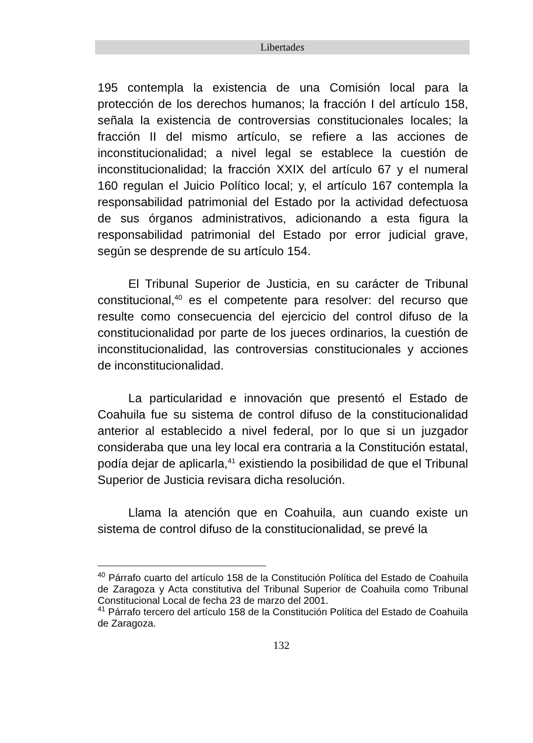Libertades
195 contempla la existencia de una Comisión local para la protección de los derechos humanos; la fracción I del artículo 158, señala la existencia de controversias constitucionales locales; la fracción II del mismo artículo, se refiere a las acciones de inconstitucionalidad; a nivel legal se establece la cuestión de inconstitucionalidad; la fracción XXIX del artículo 67 y el numeral 160 regulan el Juicio Político local; y, el artículo 167 contempla la responsabilidad patrimonial del Estado por la actividad defectuosa de sus órganos administrativos, adicionando a esta figura la responsabilidad patrimonial del Estado por error judicial grave, según se desprende de su artículo 154.
El Tribunal Superior de Justicia, en su carácter de Tribunal constitucional,<sup>40</sup> es el competente para resolver: del recurso que resulte como consecuencia del ejercicio del control difuso de la constitucionalidad por parte de los jueces ordinarios, la cuestión de inconstitucionalidad, las controversias constitucionales y acciones de inconstitucionalidad.
La particularidad e innovación que presentó el Estado de Coahuila fue su sistema de control difuso de la constitucionalidad anterior al establecido a nivel federal, por lo que si un juzgador consideraba que una ley local era contraria a la Constitución estatal, podía dejar de aplicarla,<sup>41</sup> existiendo la posibilidad de que el Tribunal Superior de Justicia revisara dicha resolución.
Llama la atención que en Coahuila, aun cuando existe un sistema de control difuso de la constitucionalidad, se prevé la
<sup>40</sup> Párrafo cuarto del artículo 158 de la Constitución Política del Estado de Coahuila de Zaragoza y Acta constitutiva del Tribunal Superior de Coahuila como Tribunal Constitucional Local de fecha 23 de marzo del 2001.
<sup>41</sup> Párrafo tercero del artículo 158 de la Constitución Política del Estado de Coahuila de Zaragoza.
132